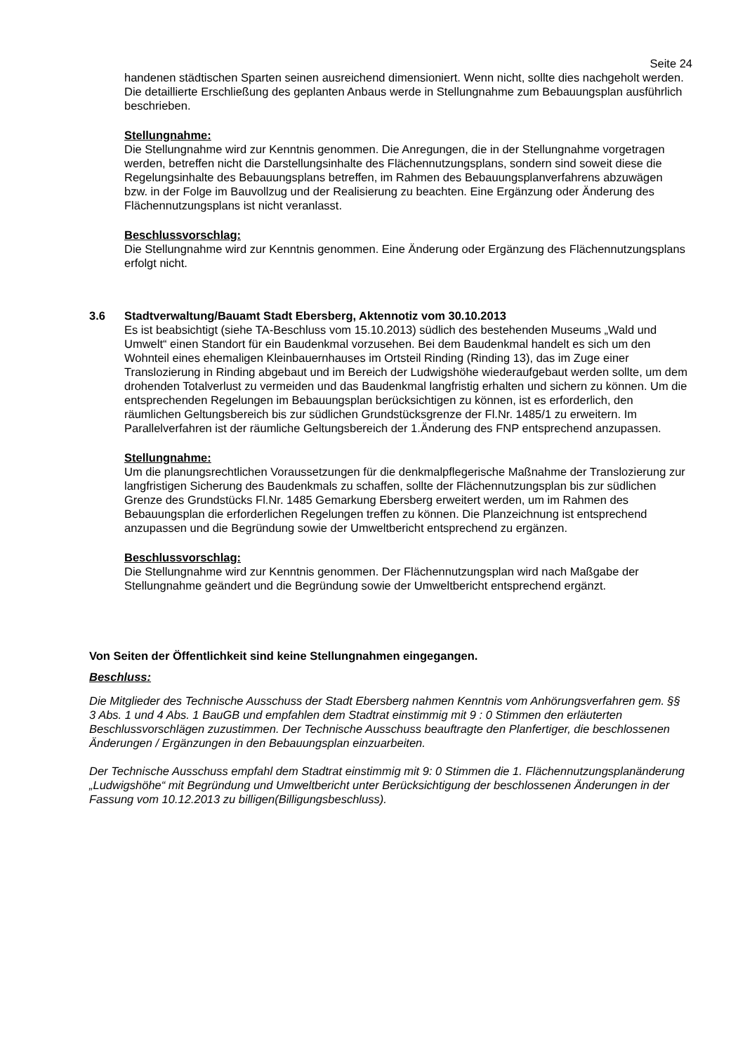Seite 24
handenen städtischen Sparten seinen ausreichend dimensioniert. Wenn nicht, sollte dies nachgeholt werden. Die detaillierte Erschließung des geplanten Anbaus werde in Stellungnahme zum Bebauungsplan ausführlich beschrieben.
Stellungnahme:
Die Stellungnahme wird zur Kenntnis genommen. Die Anregungen, die in der Stellungnahme vorgetragen werden, betreffen nicht die Darstellungsinhalte des Flächennutzungsplans, sondern sind soweit diese die Regelungsinhalte des Bebauungsplans betreffen, im Rahmen des Bebauungsplanverfahrens abzuwägen bzw. in der Folge im Bauvollzug und der Realisierung zu beachten. Eine Ergänzung oder Änderung des Flächennutzungsplans ist nicht veranlasst.
Beschlussvorschlag:
Die Stellungnahme wird zur Kenntnis genommen. Eine Änderung oder Ergänzung des Flächennutzungsplans erfolgt nicht.
3.6 Stadtverwaltung/Bauamt Stadt Ebersberg, Aktennotiz vom 30.10.2013
Es ist beabsichtigt (siehe TA-Beschluss vom 15.10.2013) südlich des bestehenden Museums „Wald und Umwelt“ einen Standort für ein Baudenkmal vorzusehen. Bei dem Baudenkmal handelt es sich um den Wohnteil eines ehemaligen Kleinbauernhauses im Ortsteil Rinding (Rinding 13), das im Zuge einer Translozierung in Rinding abgebaut und im Bereich der Ludwigshöhe wiederaufgebaut werden sollte, um dem drohenden Totalverlust zu vermeiden und das Baudenkmal langfristig erhalten und sichern zu können. Um die entsprechenden Regelungen im Bebauungsplan berücksichtigen zu können, ist es erforderlich, den räumlichen Geltungsbereich bis zur südlichen Grundstücksgrenze der Fl.Nr. 1485/1 zu erweitern. Im Parallelverfahren ist der räumliche Geltungsbereich der 1.Änderung des FNP entsprechend anzupassen.
Stellungnahme:
Um die planungsrechtlichen Voraussetzungen für die denkmalpflegerische Maßnahme der Translozierung zur langfristigen Sicherung des Baudenkmals zu schaffen, sollte der Flächennutzungsplan bis zur südlichen Grenze des Grundstücks Fl.Nr. 1485 Gemarkung Ebersberg erweitert werden, um im Rahmen des Bebauungsplan die erforderlichen Regelungen treffen zu können. Die Planzeichnung ist entsprechend anzupassen und die Begründung sowie der Umweltbericht entsprechend zu ergänzen.
Beschlussvorschlag:
Die Stellungnahme wird zur Kenntnis genommen. Der Flächennutzungsplan wird nach Maßgabe der Stellungnahme geändert und die Begründung sowie der Umweltbericht entsprechend ergänzt.
Von Seiten der Öffentlichkeit sind keine Stellungnahmen eingegangen.
Beschluss:
Die Mitglieder des Technische Ausschuss der Stadt Ebersberg nahmen Kenntnis vom Anhörungsverfahren gem. §§ 3 Abs. 1 und 4 Abs. 1 BauGB und empfahlen dem Stadtrat einstimmig mit 9 : 0 Stimmen den erläuterten Beschlussvorschlägen zuzustimmen. Der Technische Ausschuss beauftragte den Planfertiger, die beschlossenen Änderungen / Ergänzungen in den Bebauungsplan einzuarbeiten.
Der Technische Ausschuss empfahl dem Stadtrat einstimmig mit 9: 0 Stimmen die 1. Flächennutzungsplanänderung „Ludwigshöhe“ mit Begründung und Umweltbericht unter Berücksichtigung der beschlossenen Änderungen in der Fassung vom 10.12.2013 zu billigen(Billigungsbeschluss).